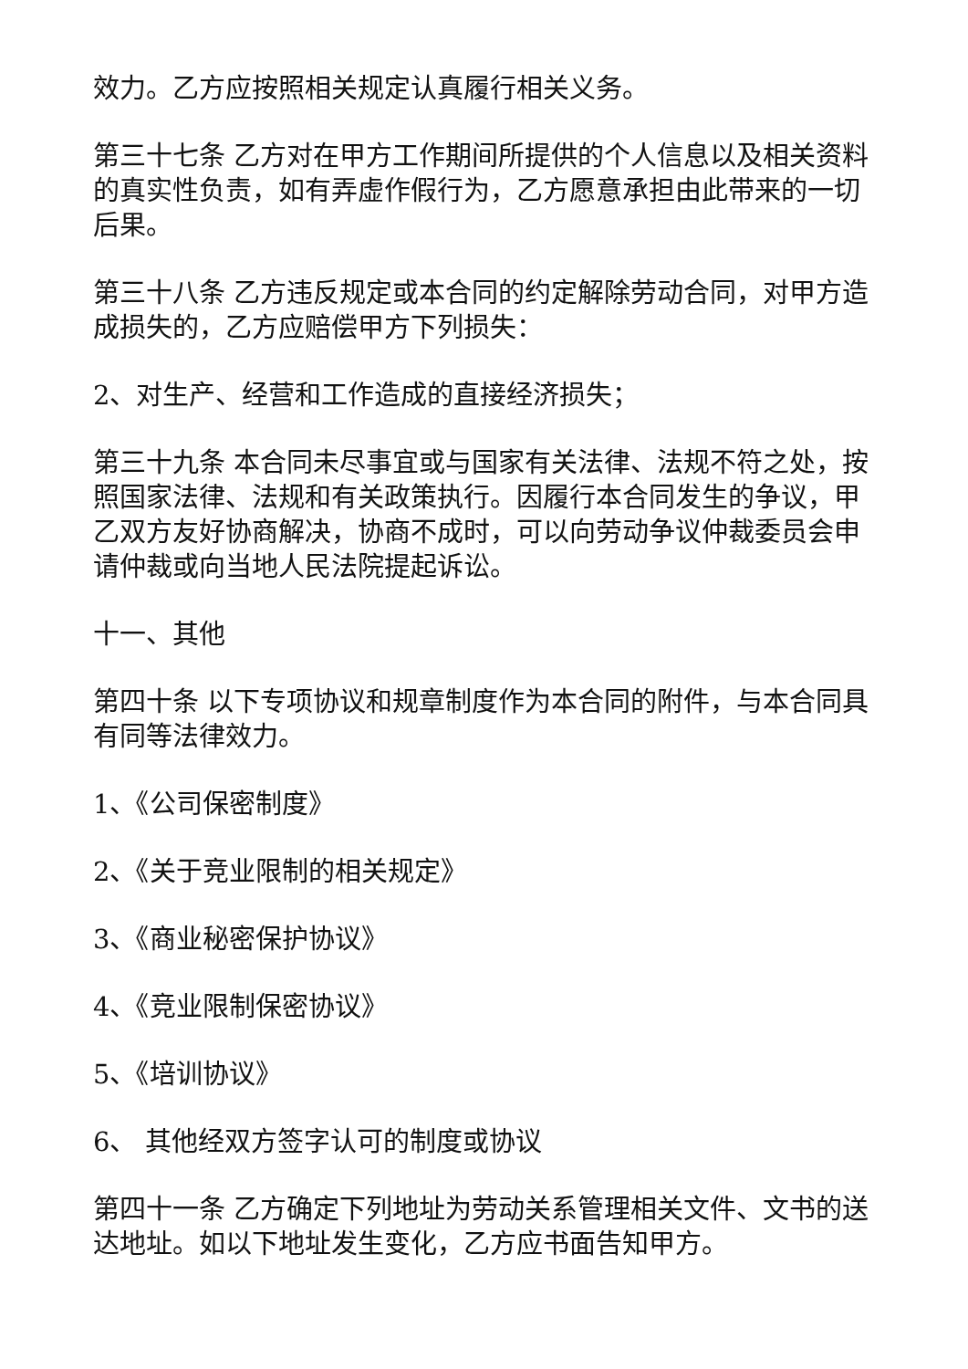效力。乙方应按照相关规定认真履行相关义务。
第三十七条 乙方对在甲方工作期间所提供的个人信息以及相关资料的真实性负责，如有弄虚作假行为，乙方愿意承担由此带来的一切后果。
第三十八条 乙方违反规定或本合同的约定解除劳动合同，对甲方造成损失的，乙方应赔偿甲方下列损失：
2、对生产、经营和工作造成的直接经济损失；
第三十九条 本合同未尽事宜或与国家有关法律、法规不符之处，按照国家法律、法规和有关政策执行。因履行本合同发生的争议，甲乙双方友好协商解决，协商不成时，可以向劳动争议仲裁委员会申请仲裁或向当地人民法院提起诉讼。
十一、其他
第四十条 以下专项协议和规章制度作为本合同的附件，与本合同具有同等法律效力。
1、《公司保密制度》
2、《关于竞业限制的相关规定》
3、《商业秘密保护协议》
4、《竞业限制保密协议》
5、《培训协议》
6、 其他经双方签字认可的制度或协议
第四十一条 乙方确定下列地址为劳动关系管理相关文件、文书的送达地址。如以下地址发生变化，乙方应书面告知甲方。